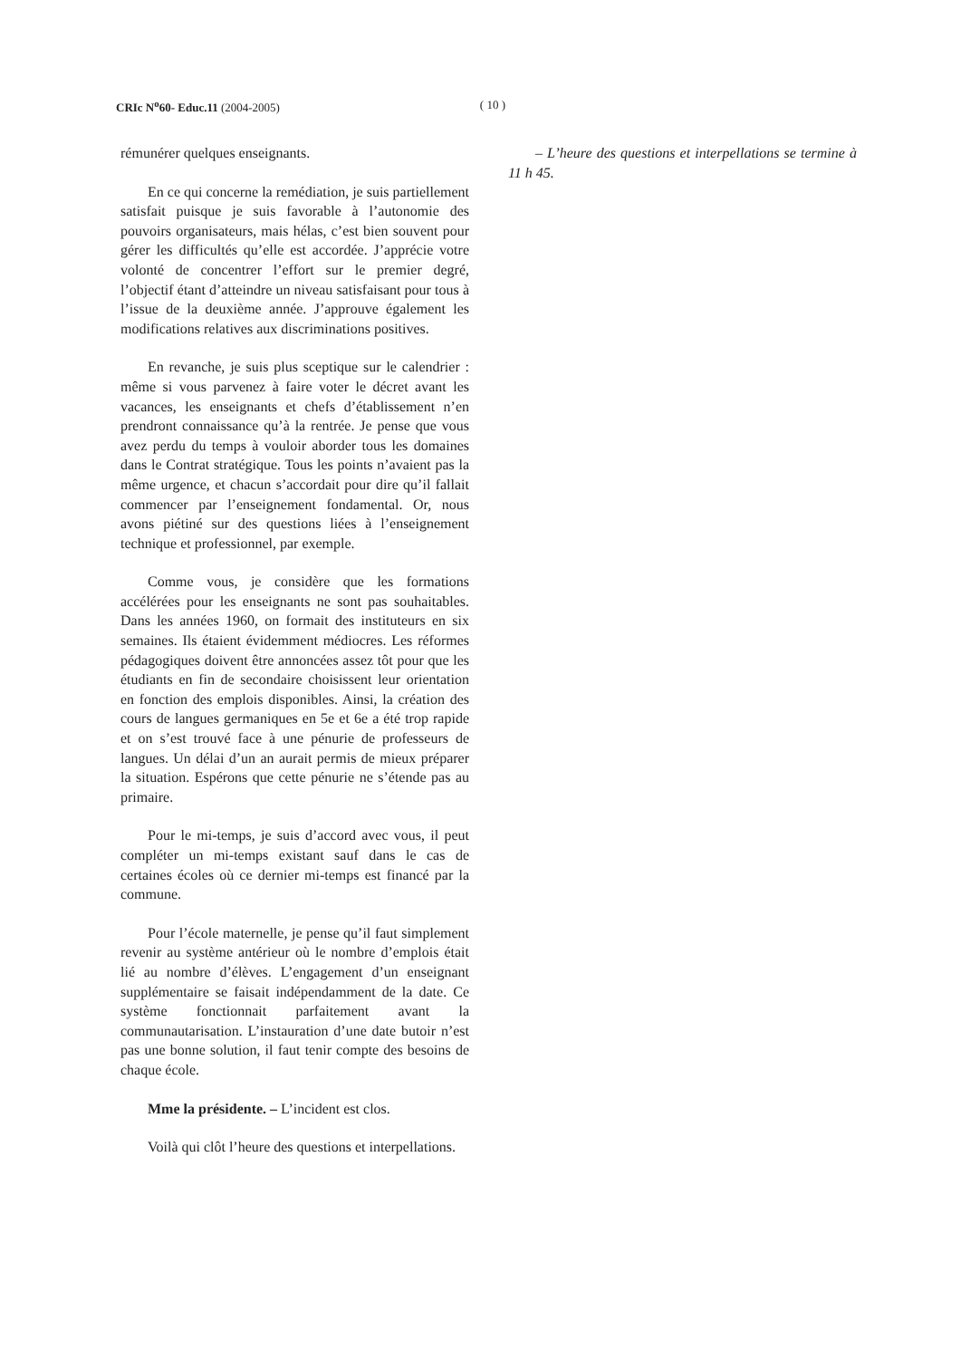CRIc N<sup>o</sup>60- Educ.11 (2004-2005) ( 10 )
rémunérer quelques enseignants.
En ce qui concerne la remédiation, je suis partiellement satisfait puisque je suis favorable à l’autonomie des pouvoirs organisateurs, mais hélas, c’est bien souvent pour gérer les difficultés qu’elle est accordée. J’apprécie votre volonté de concentrer l’effort sur le premier degré, l’objectif étant d’atteindre un niveau satisfaisant pour tous à l’issue de la deuxième année. J’approuve également les modifications relatives aux discriminations positives.
En revanche, je suis plus sceptique sur le calendrier : même si vous parvenez à faire voter le décret avant les vacances, les enseignants et chefs d’établissement n’en prendront connaissance qu’à la rentrée. Je pense que vous avez perdu du temps à vouloir aborder tous les domaines dans le Contrat stratégique. Tous les points n’avaient pas la même urgence, et chacun s’accordait pour dire qu’il fallait commencer par l’enseignement fondamental. Or, nous avons piétiné sur des questions liées à l’enseignement technique et professionnel, par exemple.
Comme vous, je considère que les formations accélérées pour les enseignants ne sont pas souhaitables. Dans les années 1960, on formait des instituteurs en six semaines. Ils étaient évidemment médiocres. Les réformes pédagogiques doivent être annoncées assez tôt pour que les étudiants en fin de secondaire choisissent leur orientation en fonction des emplois disponibles. Ainsi, la création des cours de langues germaniques en 5e et 6e a été trop rapide et on s’est trouvé face à une pénurie de professeurs de langues. Un délai d’un an aurait permis de mieux préparer la situation. Espérons que cette pénurie ne s’étende pas au primaire.
Pour le mi-temps, je suis d’accord avec vous, il peut compléter un mi-temps existant sauf dans le cas de certaines écoles où ce dernier mi-temps est financé par la commune.
Pour l’école maternelle, je pense qu’il faut simplement revenir au système antérieur où le nombre d’emplois était lié au nombre d’élèves. L’engagement d’un enseignant supplémentaire se faisait indépendamment de la date. Ce système fonctionnait parfaitement avant la communautarisation. L’instauration d’une date butoir n’est pas une bonne solution, il faut tenir compte des besoins de chaque école.
Mme la présidente. – L’incident est clos.
Voilà qui clôt l’heure des questions et interpellations.
– L’heure des questions et interpellations se termine à 11 h 45.